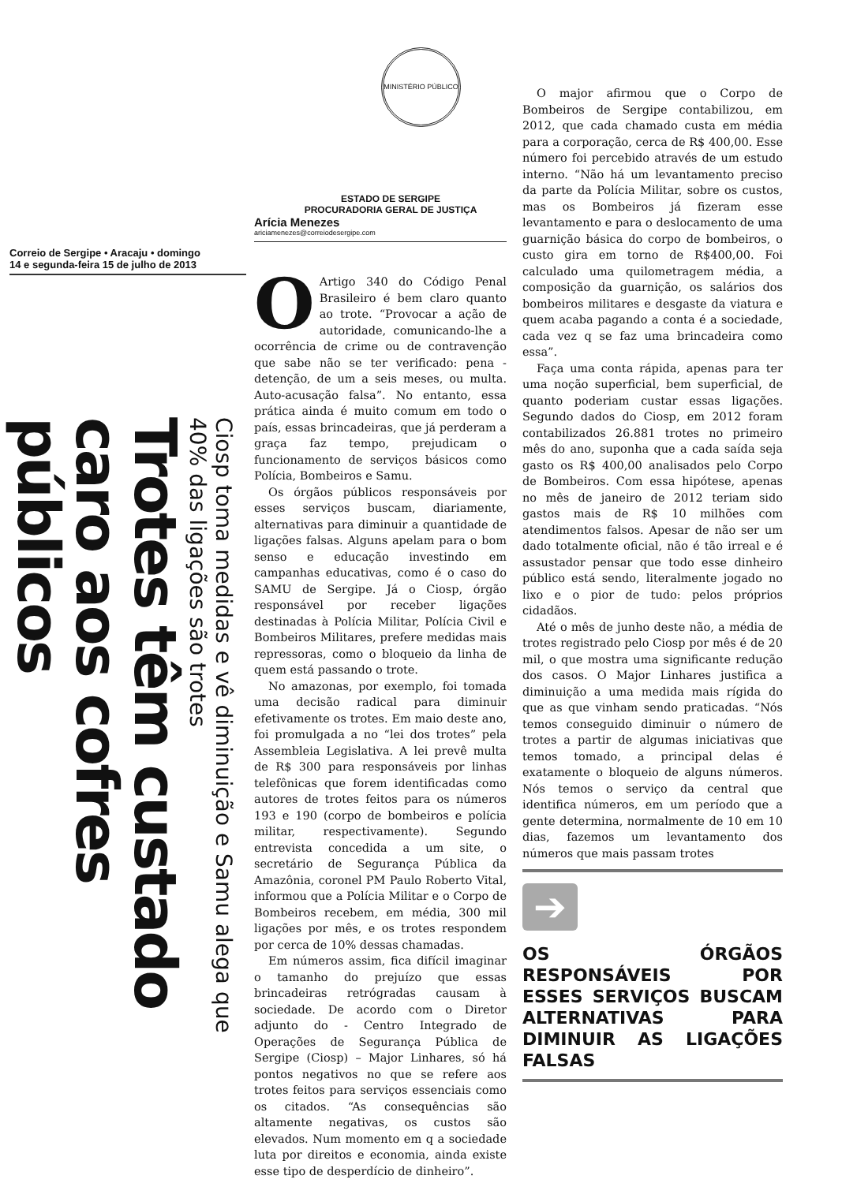MINISTÉRIO PÚBLICO
ESTADO DE SERGIPE
PROCURADORIA GERAL DE JUSTIÇA
Correio de Sergipe • Aracaju • domingo
14 e segunda-feira 15 de julho de 2013
Trotes têm custado caro aos cofres públicos
Ciosp toma medidas e vê diminuição e Samu alega que 40% das ligações são trotes
Arícia Menezes
ariciamenezes@correiodesergipe.com
OArtigo 340 do Código Penal Brasileiro é bem claro quanto ao trote. “Provocar a ação de autoridade, comunicando-lhe a ocorrência de crime ou de contravenção que sabe não se ter verificado: pena - detenção, de um a seis meses, ou multa. Auto-acusação falsa”. No entanto, essa prática ainda é muito comum em todo o país, essas brincadeiras, que já perderam a graça faz tempo, prejudicam o funcionamento de serviços básicos como Polícia, Bombeiros e Samu.
Os órgãos públicos responsáveis por esses serviços buscam, diariamente, alternativas para diminuir a quantidade de ligações falsas. Alguns apelam para o bom senso e educação investindo em campanhas educativas, como é o caso do SAMU de Sergipe. Já o Ciosp, órgão responsável por receber ligações destinadas à Polícia Militar, Polícia Civil e Bombeiros Militares, prefere medidas mais repressoras, como o bloqueio da linha de quem está passando o trote.
No amazonas, por exemplo, foi tomada uma decisão radical para diminuir efetivamente os trotes. Em maio deste ano, foi promulgada a no “lei dos trotes” pela Assembleia Legislativa. A lei prevê multa de R$ 300 para responsáveis por linhas telefônicas que forem identificadas como autores de trotes feitos para os números 193 e 190 (corpo de bombeiros e polícia militar, respectivamente). Segundo entrevista concedida a um site, o secretário de Segurança Pública da Amazônia, coronel PM Paulo Roberto Vital, informou que a Polícia Militar e o Corpo de Bombeiros recebem, em média, 300 mil ligações por mês, e os trotes respondem por cerca de 10% dessas chamadas.
Em números assim, fica difícil imaginar o tamanho do prejuízo que essas brincadeiras retrógradas causam à sociedade. De acordo com o Diretor adjunto do - Centro Integrado de Operações de Segurança Pública de Sergipe (Ciosp) – Major Linhares, só há pontos negativos no que se refere aos trotes feitos para serviços essenciais como os citados. “As consequências são altamente negativas, os custos são elevados. Num momento em q a sociedade luta por direitos e economia, ainda existe esse tipo de desperdício de dinheiro”.
O major afirmou que o Corpo de Bombeiros de Sergipe contabilizou, em 2012, que cada chamado custa em média para a corporação, cerca de R$ 400,00. Esse número foi percebido através de um estudo interno. “Não há um levantamento preciso da parte da Polícia Militar, sobre os custos, mas os Bombeiros já fizeram esse levantamento e para o deslocamento de uma guarnição básica do corpo de bombeiros, o custo gira em torno de R$400,00. Foi calculado uma quilometragem média, a composição da guarnição, os salários dos bombeiros militares e desgaste da viatura e quem acaba pagando a conta é a sociedade, cada vez q se faz uma brincadeira como essa”.
Faça uma conta rápida, apenas para ter uma noção superficial, bem superficial, de quanto poderiam custar essas ligações. Segundo dados do Ciosp, em 2012 foram contabilizados 26.881 trotes no primeiro mês do ano, suponha que a cada saída seja gasto os R$ 400,00 analisados pelo Corpo de Bombeiros. Com essa hipótese, apenas no mês de janeiro de 2012 teriam sido gastos mais de R$ 10 milhões com atendimentos falsos. Apesar de não ser um dado totalmente oficial, não é tão irreal e é assustador pensar que todo esse dinheiro público está sendo, literalmente jogado no lixo e o pior de tudo: pelos próprios cidadãos.
Até o mês de junho deste não, a média de trotes registrado pelo Ciosp por mês é de 20 mil, o que mostra uma significante redução dos casos. O Major Linhares justifica a diminuição a uma medida mais rígida do que as que vinham sendo praticadas. “Nós temos conseguido diminuir o número de trotes a partir de algumas iniciativas que temos tomado, a principal delas é exatamente o bloqueio de alguns números. Nós temos o serviço da central que identifica números, em um período que a gente determina, normalmente de 10 em 10 dias, fazemos um levantamento dos números que mais passam trotes
➔
OS ÓRGÃOS RESPONSÁVEIS POR ESSES SERVIÇOS BUSCAM ALTERNATIVAS PARA DIMINUIR AS LIGAÇÕES FALSAS